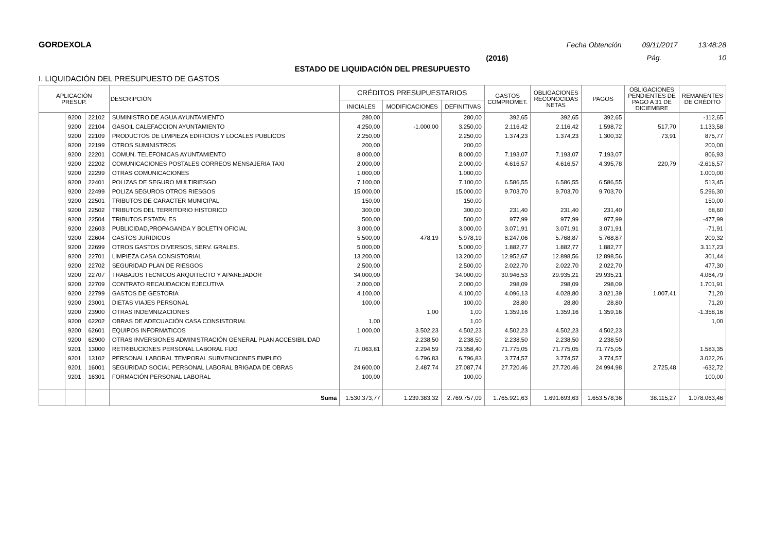GORDEXOLA Fecha Obtención 09/11/2017 13:48:28
(2016) Pág. 10
ESTADO DE LIQUIDACIÓN DEL PRESUPUESTO
I. LIQUIDACIÓN DEL PRESUPUESTO DE GASTOS
| APLICACIÓN PRESUP. | | | DESCRIPCIÓN | CRÉDITOS PRESUPUESTARIOS | | | GASTOS COMPROMET. | OBLIGACIONES RECONOCIDAS NETAS | PAGOS | OBLIGACIONES PENDIENTES DE PAGO A 31 DE DICIEMBRE | REMANENTES DE CRÉDITO |
| --- | --- | --- | --- | --- | --- | --- | --- | --- | --- | --- | --- |
| | | | | INICIALES | MODIFICACIONES | DEFINITIVAS | | | | | |
| | 9200 | 22102 | SUMINISTRO DE AGUA AYUNTAMIENTO | 280,00 | | 280,00 | 392,65 | 392,65 | 392,65 | | -112,65 |
| | 9200 | 22104 | GASOIL CALEFACCION AYUNTAMIENTO | 4.250,00 | -1.000,00 | 3.250,00 | 2.116,42 | 2.116,42 | 1.598,72 | 517,70 | 1.133,58 |
| | 9200 | 22109 | PRODUCTOS DE LIMPIEZA EDIFICIOS Y LOCALES PUBLICOS | 2.250,00 | | 2.250,00 | 1.374,23 | 1.374,23 | 1.300,32 | 73,91 | 875,77 |
| | 9200 | 22199 | OTROS SUMINISTROS | 200,00 | | 200,00 | | | | | 200,00 |
| | 9200 | 22201 | COMUN. TELEFONICAS AYUNTAMIENTO | 8.000,00 | | 8.000,00 | 7.193,07 | 7.193,07 | 7.193,07 | | 806,93 |
| | 9200 | 22202 | COMUNICACIONES POSTALES CORREOS MENSAJERIA TAXI | 2.000,00 | | 2.000,00 | 4.616,57 | 4.616,57 | 4.395,78 | 220,79 | -2.616,57 |
| | 9200 | 22299 | OTRAS COMUNICACIONES | 1.000,00 | | 1.000,00 | | | | | 1.000,00 |
| | 9200 | 22401 | POLIZAS DE SEGURO MULTIRIESGO | 7.100,00 | | 7.100,00 | 6.586,55 | 6.586,55 | 6.586,55 | | 513,45 |
| | 9200 | 22499 | POLIZA SEGUROS OTROS RIESGOS | 15.000,00 | | 15.000,00 | 9.703,70 | 9.703,70 | 9.703,70 | | 5.296,30 |
| | 9200 | 22501 | TRIBUTOS DE CARACTER MUNICIPAL | 150,00 | | 150,00 | | | | | 150,00 |
| | 9200 | 22502 | TRIBUTOS DEL TERRITORIO HISTORICO | 300,00 | | 300,00 | 231,40 | 231,40 | 231,40 | | 68,60 |
| | 9200 | 22504 | TRIBUTOS ESTATALES | 500,00 | | 500,00 | 977,99 | 977,99 | 977,99 | | -477,99 |
| | 9200 | 22603 | PUBLICIDAD,PROPAGANDA Y BOLETIN OFICIAL | 3.000,00 | | 3.000,00 | 3.071,91 | 3.071,91 | 3.071,91 | | -71,91 |
| | 9200 | 22604 | GASTOS JURIDICOS | 5.500,00 | 478,19 | 5.978,19 | 6.247,06 | 5.768,87 | 5.768,87 | | 209,32 |
| | 9200 | 22699 | OTROS GASTOS DIVERSOS, SERV. GRALES. | 5.000,00 | | 5.000,00 | 1.882,77 | 1.882,77 | 1.882,77 | | 3.117,23 |
| | 9200 | 22701 | LIMPIEZA CASA CONSISTORIAL | 13.200,00 | | 13.200,00 | 12.952,67 | 12.898,56 | 12.898,56 | | 301,44 |
| | 9200 | 22702 | SEGURIDAD PLAN DE RIESGOS | 2.500,00 | | 2.500,00 | 2.022,70 | 2.022,70 | 2.022,70 | | 477,30 |
| | 9200 | 22707 | TRABAJOS TECNICOS ARQUITECTO Y APAREJADOR | 34.000,00 | | 34.000,00 | 30.946,53 | 29.935,21 | 29.935,21 | | 4.064,79 |
| | 9200 | 22709 | CONTRATO RECAUDACION EJECUTIVA | 2.000,00 | | 2.000,00 | 298,09 | 298,09 | 298,09 | | 1.701,91 |
| | 9200 | 22799 | GASTOS DE GESTORIA | 4.100,00 | | 4.100,00 | 4.096,13 | 4.028,80 | 3.021,39 | 1.007,41 | 71,20 |
| | 9200 | 23001 | DIETAS VIAJES PERSONAL | 100,00 | | 100,00 | 28,80 | 28,80 | 28,80 | | 71,20 |
| | 9200 | 23900 | OTRAS INDEMNIZACIONES | | 1,00 | 1,00 | 1.359,16 | 1.359,16 | 1.359,16 | | -1.358,16 |
| | 9200 | 62202 | OBRAS DE ADECUACIÓN CASA CONSISTORIAL | 1,00 | | 1,00 | | | | | 1,00 |
| | 9200 | 62601 | EQUIPOS INFORMATICOS | 1.000,00 | 3.502,23 | 4.502,23 | 4.502,23 | 4.502,23 | 4.502,23 | | |
| | 9200 | 62900 | OTRAS INVERSIONES ADMINISTRACIÓN GENERAL PLAN ACCESIBILIDAD | | 2.238,50 | 2.238,50 | 2.238,50 | 2.238,50 | 2.238,50 | | |
| | 9201 | 13000 | RETRIBUCIONES PERSONAL LABORAL FIJO | 71.063,81 | 2.294,59 | 73.358,40 | 71.775,05 | 71.775,05 | 71.775,05 | | 1.583,35 |
| | 9201 | 13102 | PERSONAL LABORAL TEMPORAL SUBVENCIONES EMPLEO | | 6.796,83 | 6.796,83 | 3.774,57 | 3.774,57 | 3.774,57 | | 3.022,26 |
| | 9201 | 16001 | SEGURIDAD SOCIAL PERSONAL LABORAL BRIGADA DE OBRAS | 24.600,00 | 2.487,74 | 27.087,74 | 27.720,46 | 27.720,46 | 24.994,98 | 2.725,48 | -632,72 |
| | 9201 | 16301 | FORMACIÓN PERSONAL LABORAL | 100,00 | | 100,00 | | | | | 100,00 |
| | | | Suma | 1.530.373,77 | 1.239.383,32 | 2.769.757,09 | 1.765.921,63 | 1.691.693,63 | 1.653.578,36 | 38.115,27 | 1.078.063,46 |